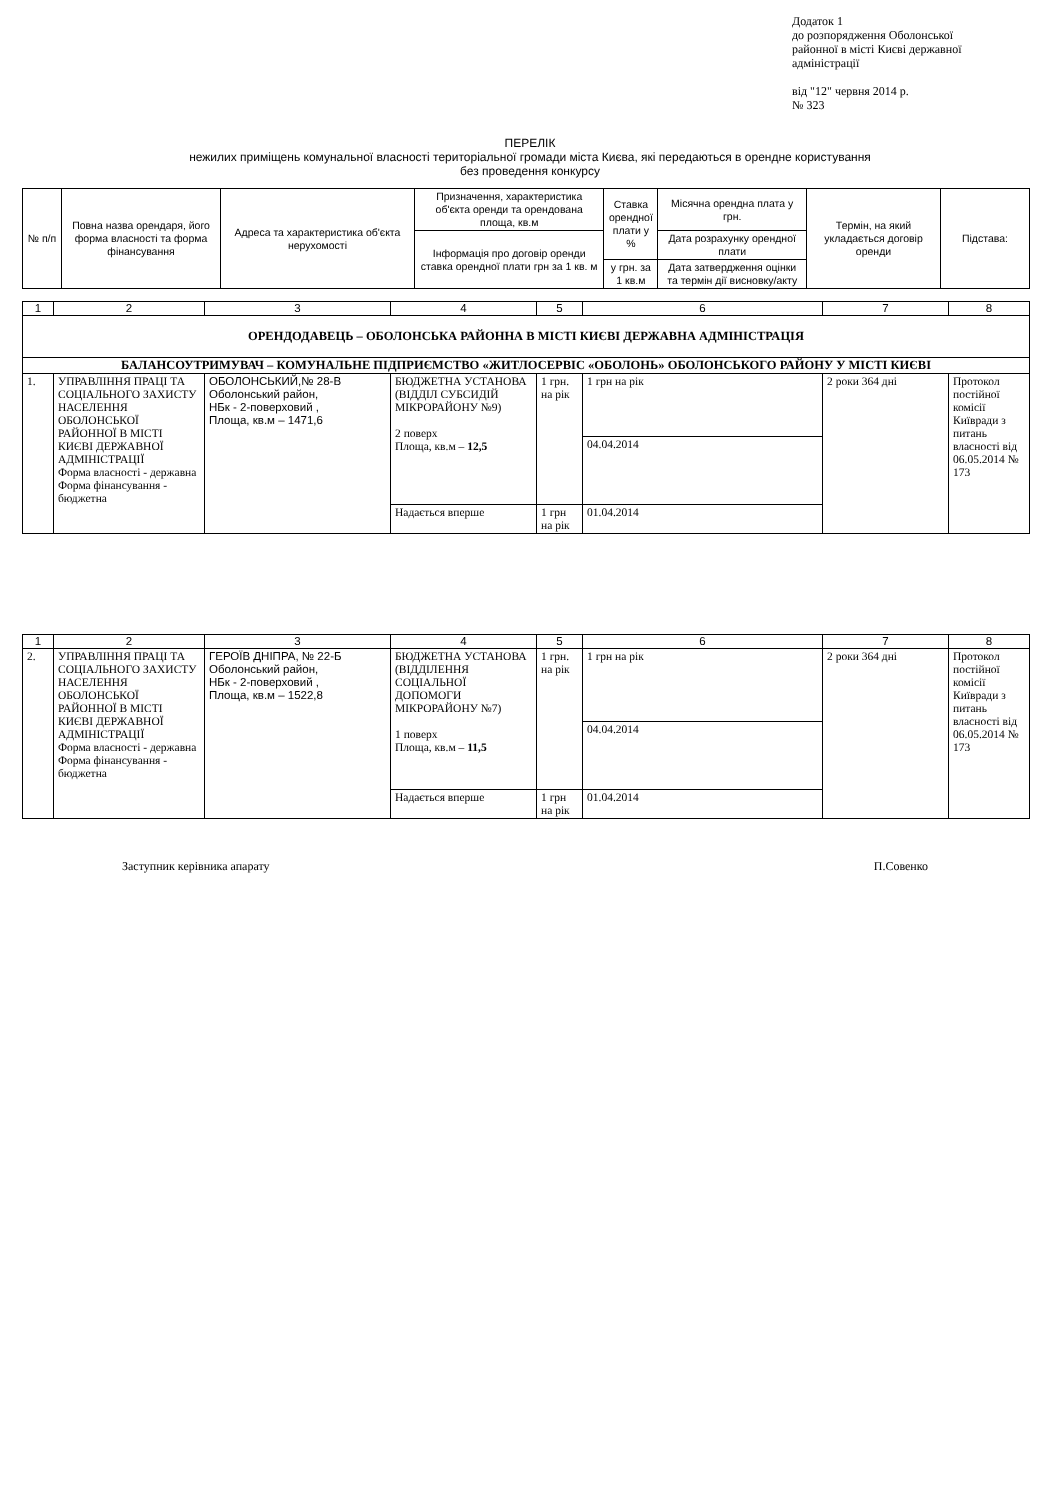Додаток 1
до розпорядження Оболонської
районної в місті Києві державної
адміністрації
від "12" червня 2014 р.
№ 323
ПЕРЕЛІК
нежилих приміщень комунальної власності територіальної громади міста Києва, які передаються в орендне користування
без проведення конкурсу
| № п/п | Повна назва орендаря, його форма власності та форма фінансування | Адреса та характеристика об'єкта нерухомості | Призначення, характеристика об'єкта оренди та орендована площа, кв.м | Ставка орендної плати у % | Місячна орендна плата у грн. | Термін, на який укладається договір оренди | Підстава: |
| --- | --- | --- | --- | --- | --- | --- | --- |
| | | | Інформація про договір оренди ставка орендної плати грн за 1 кв. м | | Дата розрахунку орендної плати | | |
| | | | | у грн. за 1 кв.м | Дата затвердження оцінки та термін дії висновку/акту | | |
| 1 | 2 | 3 | 4 | 5 | 6 | 7 | 8 |
| ОРЕНДОДАВЕЦЬ – ОБОЛОНСЬКА РАЙОННА В МІСТІ КИЄВІ ДЕРЖАВНА АДМІНІСТРАЦІЯ | | | | | | | |
| БАЛАНСОУТРИМУВАЧ – КОМУНАЛЬНЕ ПІДПРИЄМСТВО «ЖИТЛОСЕРВІС «ОБОЛОНЬ» ОБОЛОНСЬКОГО РАЙОНУ У МІСТІ КИЄВІ | | | | | | | |
| 1. | УПРАВЛІННЯ ПРАЦІ ТА СОЦІАЛЬНОГО ЗАХИСТУ НАСЕЛЕННЯ ОБОЛОНСЬКОЇ РАЙОННОЇ В МІСТІ КИЄВІ ДЕРЖАВНОЇ АДМІНІСТРАЦІЇ Форма власності - державна Форма фінансування - бюджетна | ОБОЛОНСЬКИЙ,№ 28-В Оболонський район, НБк - 2-поверховий , Площа, кв.м – 1471,6 | БЮДЖЕТНА УСТАНОВА (ВІДДІЛ СУБСИДІЙ МІКРОРАЙОНУ №9) 2 поверх Площа, кв.м – 12,5 | 1 грн. на рік | 1 грн на рік | 2 роки 364 дні | Протокол постійної комісії Київради з питань власності від 06.05.2014 № 173 |
| | | | | | 04.04.2014 | | |
| | | | Надається вперше | 1 грн на рік | 01.04.2014 | | |
| 1 | 2 | 3 | 4 | 5 | 6 | 7 | 8 |
| 2. | УПРАВЛІННЯ ПРАЦІ ТА СОЦІАЛЬНОГО ЗАХИСТУ НАСЕЛЕННЯ ОБОЛОНСЬКОЇ РАЙОННОЇ В МІСТІ КИЄВІ ДЕРЖАВНОЇ АДМІНІСТРАЦІЇ Форма власності - державна Форма фінансування - бюджетна | ГЕРОЇВ ДНІПРА, № 22-Б Оболонський район, НБк - 2-поверховий , Площа, кв.м – 1522,8 | БЮДЖЕТНА УСТАНОВА (ВІДДІЛЕННЯ СОЦІАЛЬНОЇ ДОПОМОГИ МІКРОРАЙОНУ №7) 1 поверх Площа, кв.м – 11,5 | 1 грн. на рік | 1 грн на рік | 2 роки 364 дні | Протокол постійної комісії Київради з питань власності від 06.05.2014 № 173 |
| | | | | | 04.04.2014 | | |
| | | | Надається вперше | 1 грн на рік | 01.04.2014 | | |
Заступник керівника апарату П.Совенко